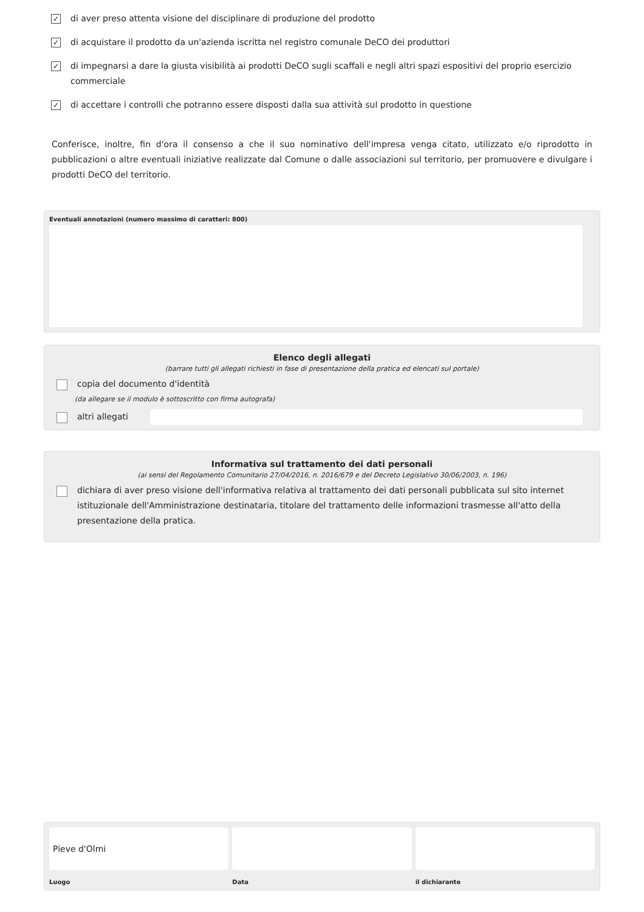✓
di aver preso attenta visione del disciplinare di produzione del prodotto
✓
di acquistare il prodotto da un'azienda iscritta nel registro comunale DeCO dei produttori
✓
di impegnarsi a dare la giusta visibilità ai prodotti DeCO sugli scaffali e negli altri spazi espositivi del proprio esercizio commerciale
✓
di accettare i controlli che potranno essere disposti dalla sua attività sul prodotto in questione
Conferisce, inoltre, fin d'ora il consenso a che il suo nominativo dell'impresa venga citato, utilizzato e/o riprodotto in pubblicazioni o altre eventuali iniziative realizzate dal Comune o dalle associazioni sul territorio, per promuovere e divulgare i prodotti DeCO del territorio.
Eventuali annotazioni (numero massimo di caratteri: 800)
Elenco degli allegati
(barrare tutti gli allegati richiesti in fase di presentazione della pratica ed elencati sul portale)
copia del documento d'identità
(da allegare se il modulo è sottoscritto con firma autografa)
altri allegati
Informativa sul trattamento dei dati personali
(ai sensi del Regolamento Comunitario 27/04/2016, n. 2016/679 e del Decreto Legislativo 30/06/2003, n. 196)
dichiara di aver preso visione dell'informativa relativa al trattamento dei dati personali pubblicata sul sito internet istituzionale dell'Amministrazione destinataria, titolare del trattamento delle informazioni trasmesse all'atto della presentazione della pratica.
Pieve d'Olmi
Luogo
Data il dichiarante